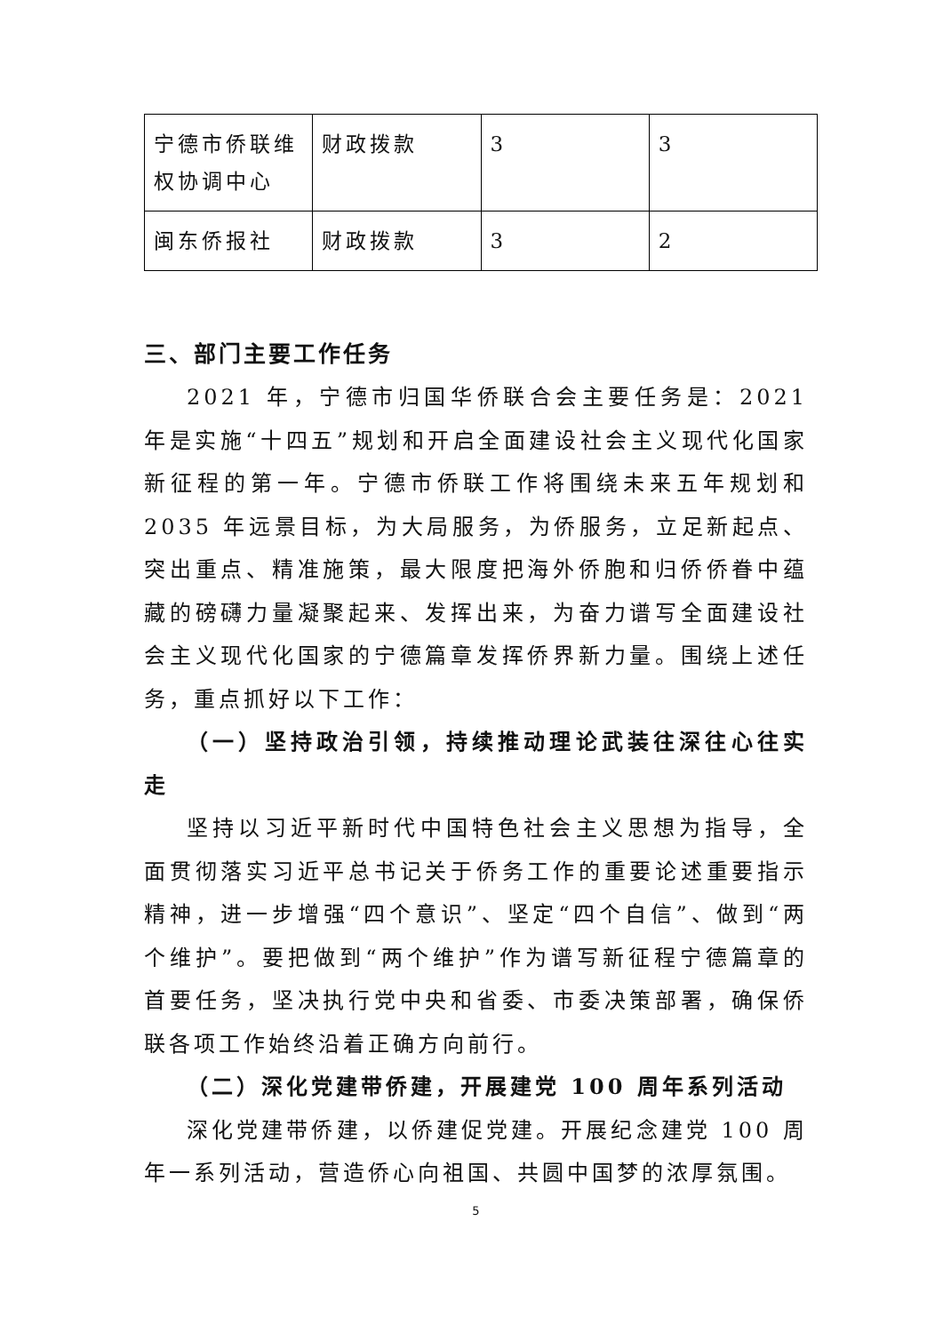| 宁德市侨联维权协调中心 | 财政拨款 | 3 | 3 |
| 闽东侨报社 | 财政拨款 | 3 | 2 |
三、部门主要工作任务
2021 年，宁德市归国华侨联合会主要任务是：2021 年是实施“十四五”规划和开启全面建设社会主义现代化国家新征程的第一年。宁德市侨联工作将围绕未来五年规划和 2035 年远景目标，为大局服务，为侨服务，立足新起点、突出重点、精准施策，最大限度把海外侨胞和归侨侨眷中蕴藏的磅礴力量凝聚起来、发挥出来，为奋力谱写全面建设社会主义现代化国家的宁德篇章发挥侨界新力量。围绕上述任务，重点抓好以下工作：
（一）坚持政治引领，持续推动理论武装往深往心往实走
坚持以习近平新时代中国特色社会主义思想为指导，全面贯彻落实习近平总书记关于侨务工作的重要论述重要指示精神，进一步增强“四个意识”、坚定“四个自信”、做到“两个维护”。要把做到“两个维护”作为谱写新征程宁德篇章的首要任务，坚决执行党中央和省委、市委决策部署，确保侨联各项工作始终沿着正确方向前行。
（二）深化党建带侨建，开展建党 100 周年系列活动
深化党建带侨建，以侨建促党建。开展纪念建党 100 周年一系列活动，营造侨心向祖国、共圆中国梦的浓厚氛围。
5